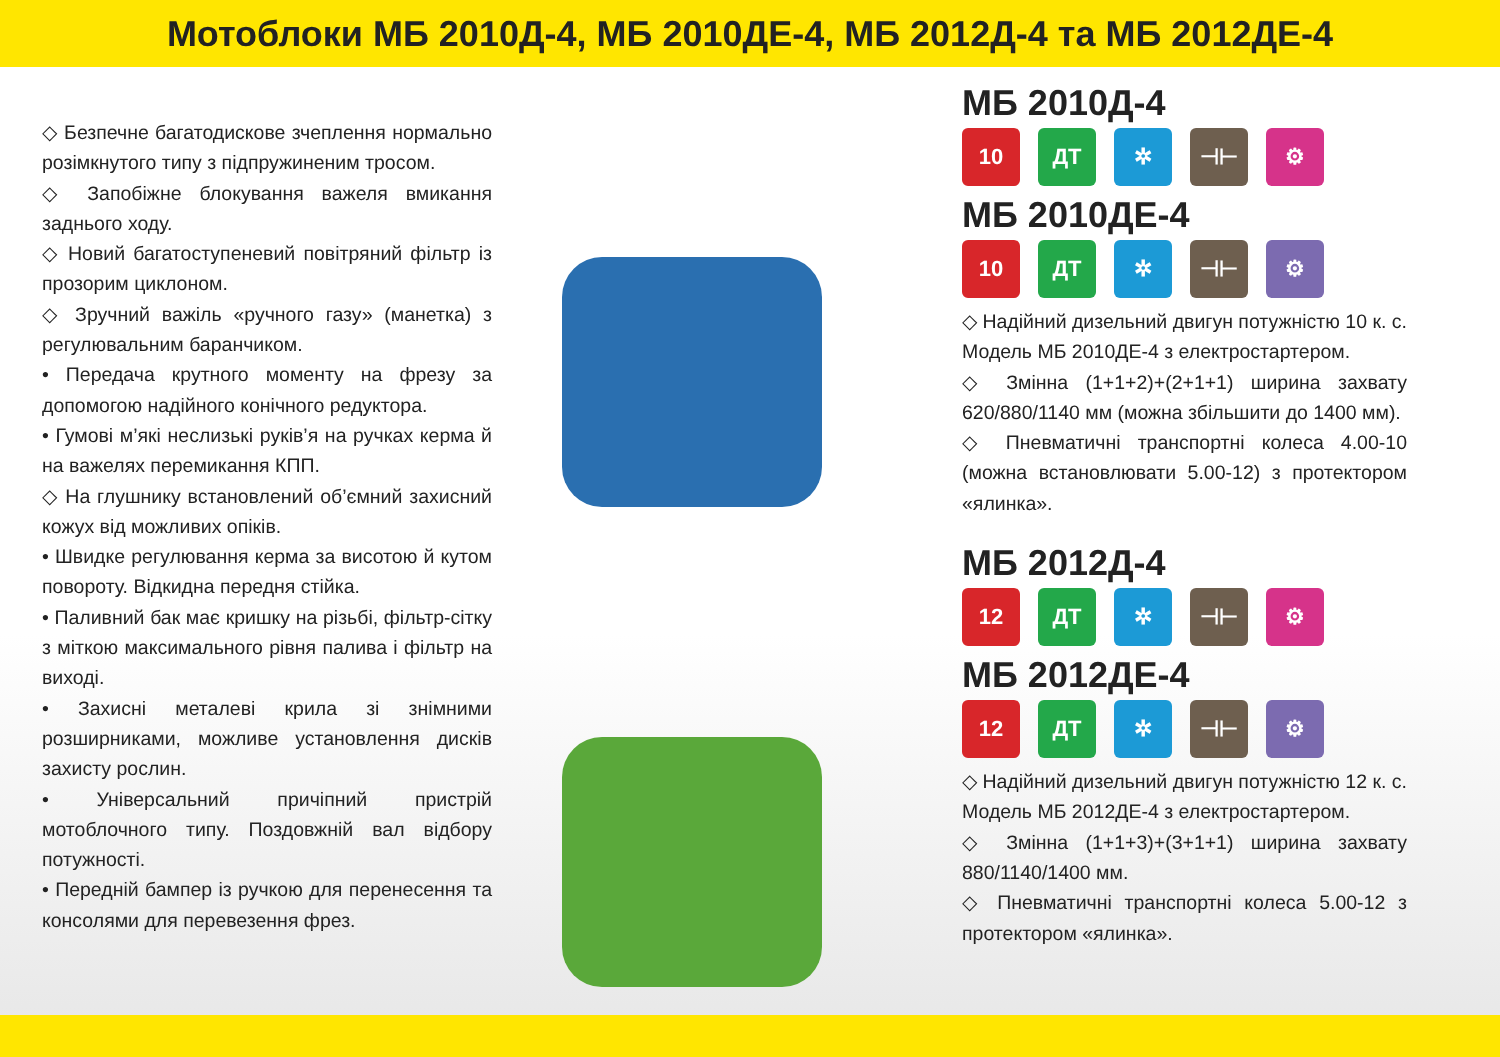Мотоблоки МБ 2010Д-4, МБ 2010ДЕ-4, МБ 2012Д-4 та МБ 2012ДЕ-4
◇ Безпечне багатодискове зчеплення нормально розімкнутого типу з підпружиненим тросом.
◇ Запобіжне блокування важеля вмикання заднього ходу.
◇ Новий багатоступеневий повітряний фільтр із прозорим циклоном.
◇ Зручний важіль «ручного газу» (манетка) з регулювальним баранчиком.
• Передача крутного моменту на фрезу за допомогою надійного конічного редуктора.
• Гумові м’які неслизькі руків’я на ручках керма й на важелях перемикання КПП.
◇ На глушнику встановлений об’ємний захисний кожух від можливих опіків.
• Швидке регулювання керма за висотою й кутом повороту. Відкидна передня стійка.
• Паливний бак має кришку на різьбі, фільтр-сітку з міткою максимального рівня палива і фільтр на виході.
• Захисні металеві крила зі знімними розширниками, можливе установлення дисків захисту рослин.
• Універсальний причіпний пристрій мотоблочного типу. Поздовжній вал відбору потужності.
• Передній бампер із ручкою для перенесення та консолями для перевезення фрез.
МБ 2010Д-4
10 ДТ ✲ ⊣⊢ ⚙
МБ 2010ДЕ-4
10 ДТ ✲ ⊣⊢ ⚙
◇ Надійний дизельний двигун потужністю 10 к. с. Модель МБ 2010ДЕ-4 з електростартером.
◇ Змінна (1+1+2)+(2+1+1) ширина захвату 620/880/1140 мм (можна збільшити до 1400 мм).
◇ Пневматичні транспортні колеса 4.00-10 (можна встановлювати 5.00-12) з протектором «ялинка».
МБ 2012Д-4
12 ДТ ✲ ⊣⊢ ⚙
МБ 2012ДЕ-4
12 ДТ ✲ ⊣⊢ ⚙
◇ Надійний дизельний двигун потужністю 12 к. с. Модель МБ 2012ДЕ-4 з електростартером.
◇ Змінна (1+1+3)+(3+1+1) ширина захвату 880/1140/1400 мм.
◇ Пневматичні транспортні колеса 5.00-12 з протектором «ялинка».